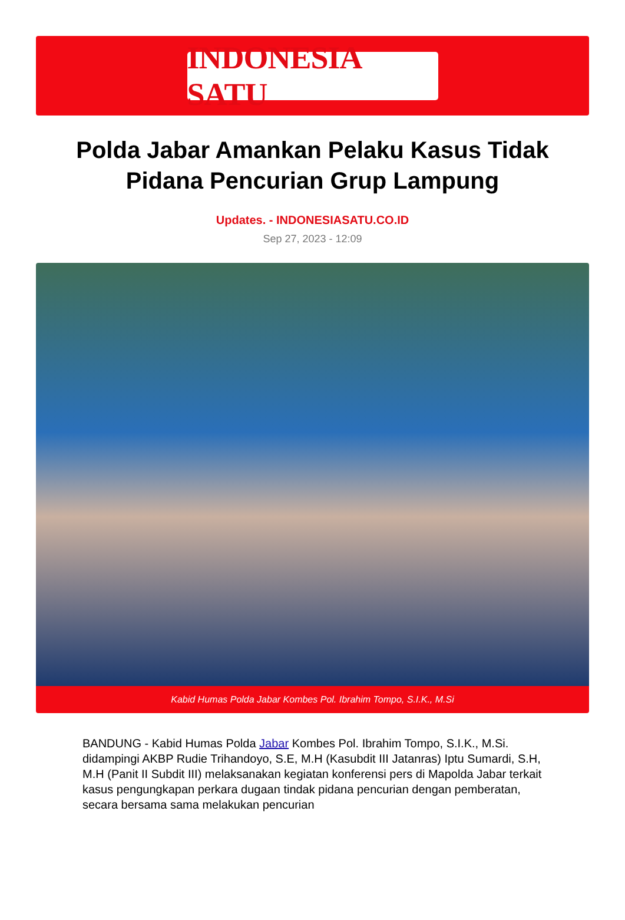INDONESIA SATU
Polda Jabar Amankan Pelaku Kasus Tidak Pidana Pencurian Grup Lampung
Updates. - INDONESIASATU.CO.ID
Sep 27, 2023 - 12:09
Kabid Humas Polda Jabar Kombes Pol. Ibrahim Tompo, S.I.K., M.Si
BANDUNG - Kabid Humas Polda Jabar Kombes Pol. Ibrahim Tompo, S.I.K., M.Si. didampingi AKBP Rudie Trihandoyo, S.E, M.H (Kasubdit III Jatanras) Iptu Sumardi, S.H, M.H (Panit II Subdit III) melaksanakan kegiatan konferensi pers di Mapolda Jabar terkait kasus pengungkapan perkara dugaan tindak pidana pencurian dengan pemberatan, secara bersama sama melakukan pencurian